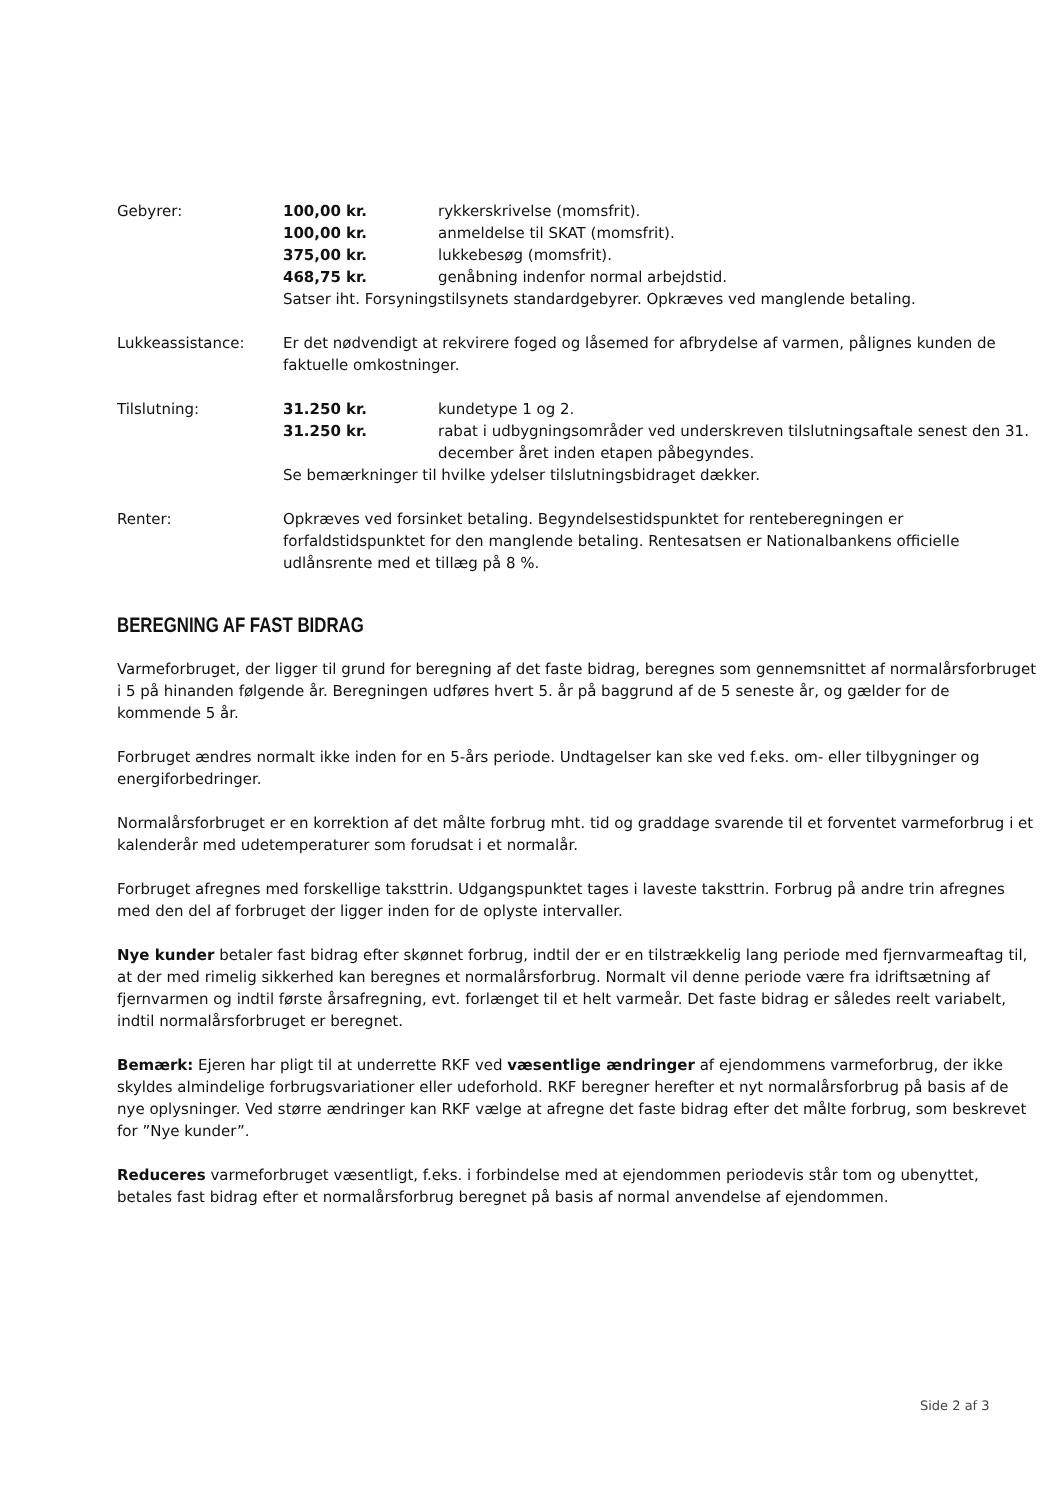Gebyrer: 100,00 kr. rykkerskrivelse (momsfrit).
100,00 kr. anmeldelse til SKAT (momsfrit).
375,00 kr. lukkebesøg (momsfrit).
468,75 kr. genåbning indenfor normal arbejdstid.
Satser iht. Forsyningstilsynets standardgebyrer. Opkræves ved manglende betaling.
Lukkeassistance: Er det nødvendigt at rekvirere foged og låsemed for afbrydelse af varmen, pålignes kunden de faktuelle omkostninger.
Tilslutning: 31.250 kr. kundetype 1 og 2.
31.250 kr. rabat i udbygningsområder ved underskreven tilslutningsaftale senest den 31. december året inden etapen påbegyndes.
Se bemærkninger til hvilke ydelser tilslutningsbidraget dækker.
Renter: Opkræves ved forsinket betaling. Begyndelsestidspunktet for renteberegningen er forfaldstidspunktet for den manglende betaling. Rentesatsen er Nationalbankens officielle udlånsrente med et tillæg på 8 %.
BEREGNING AF FAST BIDRAG
Varmeforbruget, der ligger til grund for beregning af det faste bidrag, beregnes som gennemsnittet af normalårsforbruget i 5 på hinanden følgende år. Beregningen udføres hvert 5. år på baggrund af de 5 seneste år, og gælder for de kommende 5 år.
Forbruget ændres normalt ikke inden for en 5-års periode. Undtagelser kan ske ved f.eks. om- eller tilbygninger og energiforbedringer.
Normalårsforbruget er en korrektion af det målte forbrug mht. tid og graddage svarende til et forventet varmeforbrug i et kalenderår med udetemperaturer som forudsat i et normalår.
Forbruget afregnes med forskellige taksttrin. Udgangspunktet tages i laveste taksttrin. Forbrug på andre trin afregnes med den del af forbruget der ligger inden for de oplyste intervaller.
Nye kunder betaler fast bidrag efter skønnet forbrug, indtil der er en tilstrækkelig lang periode med fjernvarmeaftag til, at der med rimelig sikkerhed kan beregnes et normalårsforbrug. Normalt vil denne periode være fra idriftsætning af fjernvarmen og indtil første årsafregning, evt. forlænget til et helt varmeår. Det faste bidrag er således reelt variabelt, indtil normalårsforbruget er beregnet.
Bemærk: Ejeren har pligt til at underrette RKF ved væsentlige ændringer af ejendommens varmeforbrug, der ikke skyldes almindelige forbrugsvariationer eller udeforhold. RKF beregner herefter et nyt normalårsforbrug på basis af de nye oplysninger. Ved større ændringer kan RKF vælge at afregne det faste bidrag efter det målte forbrug, som beskrevet for ”Nye kunder”.
Reduceres varmeforbruget væsentligt, f.eks. i forbindelse med at ejendommen periodevis står tom og ubenyttet, betales fast bidrag efter et normalårsforbrug beregnet på basis af normal anvendelse af ejendommen.
Side 2 af 3